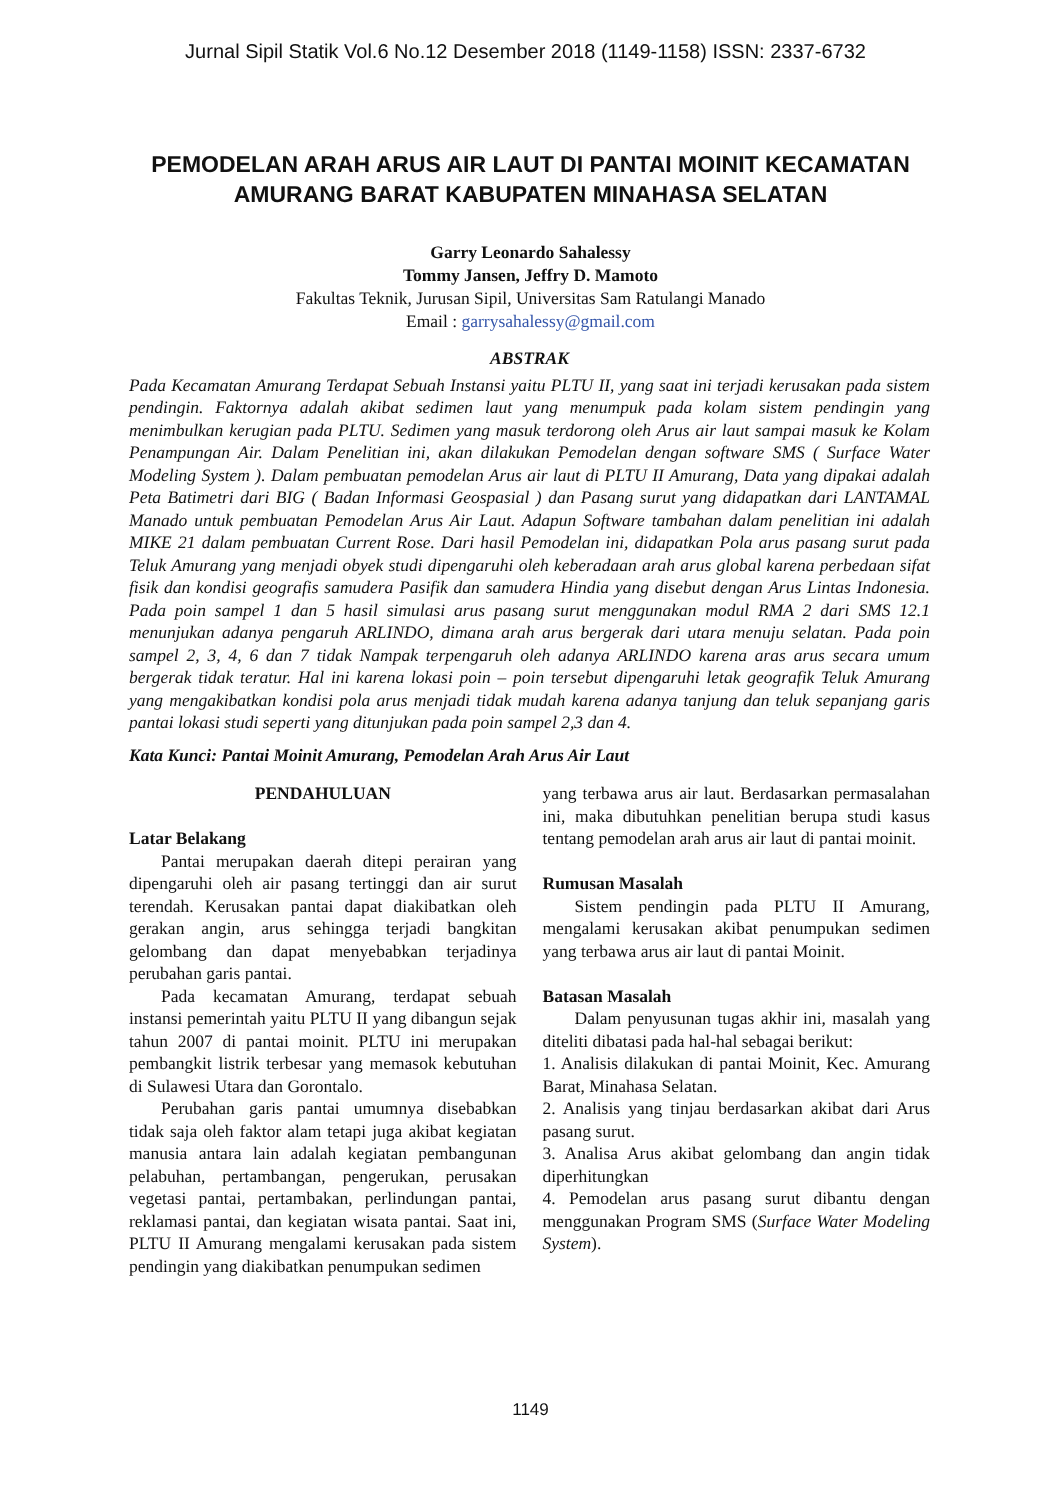Jurnal Sipil Statik Vol.6 No.12 Desember 2018 (1149-1158) ISSN: 2337-6732
PEMODELAN ARAH ARUS AIR LAUT DI PANTAI MOINIT KECAMATAN AMURANG BARAT KABUPATEN MINAHASA SELATAN
Garry Leonardo Sahalessy
Tommy Jansen, Jeffry D. Mamoto
Fakultas Teknik, Jurusan Sipil, Universitas Sam Ratulangi Manado
Email : garrysahalessy@gmail.com
ABSTRAK
Pada Kecamatan Amurang Terdapat Sebuah Instansi yaitu PLTU II, yang saat ini terjadi kerusakan pada sistem pendingin. Faktornya adalah akibat sedimen laut yang menumpuk pada kolam sistem pendingin yang menimbulkan kerugian pada PLTU. Sedimen yang masuk terdorong oleh Arus air laut sampai masuk ke Kolam Penampungan Air. Dalam Penelitian ini, akan dilakukan Pemodelan dengan software SMS ( Surface Water Modeling System ). Dalam pembuatan pemodelan Arus air laut di PLTU II Amurang, Data yang dipakai adalah Peta Batimetri dari BIG ( Badan Informasi Geospasial ) dan Pasang surut yang didapatkan dari LANTAMAL Manado untuk pembuatan Pemodelan Arus Air Laut. Adapun Software tambahan dalam penelitian ini adalah MIKE 21 dalam pembuatan Current Rose. Dari hasil Pemodelan ini, didapatkan Pola arus pasang surut pada Teluk Amurang yang menjadi obyek studi dipengaruhi oleh keberadaan arah arus global karena perbedaan sifat fisik dan kondisi geografis samudera Pasifik dan samudera Hindia yang disebut dengan Arus Lintas Indonesia. Pada poin sampel 1 dan 5 hasil simulasi arus pasang surut menggunakan modul RMA 2 dari SMS 12.1 menunjukan adanya pengaruh ARLINDO, dimana arah arus bergerak dari utara menuju selatan. Pada poin sampel 2, 3, 4, 6 dan 7 tidak Nampak terpengaruh oleh adanya ARLINDO karena aras arus secara umum bergerak tidak teratur. Hal ini karena lokasi poin – poin tersebut dipengaruhi letak geografik Teluk Amurang yang mengakibatkan kondisi pola arus menjadi tidak mudah karena adanya tanjung dan teluk sepanjang garis pantai lokasi studi seperti yang ditunjukan pada poin sampel 2,3 dan 4.
Kata Kunci: Pantai Moinit Amurang, Pemodelan Arah Arus Air Laut
PENDAHULUAN
Latar Belakang
Pantai merupakan daerah ditepi perairan yang dipengaruhi oleh air pasang tertinggi dan air surut terendah. Kerusakan pantai dapat diakibatkan oleh gerakan angin, arus sehingga terjadi bangkitan gelombang dan dapat menyebabkan terjadinya perubahan garis pantai.
Pada kecamatan Amurang, terdapat sebuah instansi pemerintah yaitu PLTU II yang dibangun sejak tahun 2007 di pantai moinit. PLTU ini merupakan pembangkit listrik terbesar yang memasok kebutuhan di Sulawesi Utara dan Gorontalo.
Perubahan garis pantai umumnya disebabkan tidak saja oleh faktor alam tetapi juga akibat kegiatan manusia antara lain adalah kegiatan pembangunan pelabuhan, pertambangan, pengerukan, perusakan vegetasi pantai, pertambakan, perlindungan pantai, reklamasi pantai, dan kegiatan wisata pantai. Saat ini, PLTU II Amurang mengalami kerusakan pada sistem pendingin yang diakibatkan penumpukan sedimen
yang terbawa arus air laut. Berdasarkan permasalahan ini, maka dibutuhkan penelitian berupa studi kasus tentang pemodelan arah arus air laut di pantai moinit.
Rumusan Masalah
Sistem pendingin pada PLTU II Amurang, mengalami kerusakan akibat penumpukan sedimen yang terbawa arus air laut di pantai Moinit.
Batasan Masalah
Dalam penyusunan tugas akhir ini, masalah yang diteliti dibatasi pada hal-hal sebagai berikut:
1. Analisis dilakukan di pantai Moinit, Kec. Amurang Barat, Minahasa Selatan.
2. Analisis yang tinjau berdasarkan akibat dari Arus pasang surut.
3. Analisa Arus akibat gelombang dan angin tidak diperhitungkan
4. Pemodelan arus pasang surut dibantu dengan menggunakan Program SMS (Surface Water Modeling System).
1149